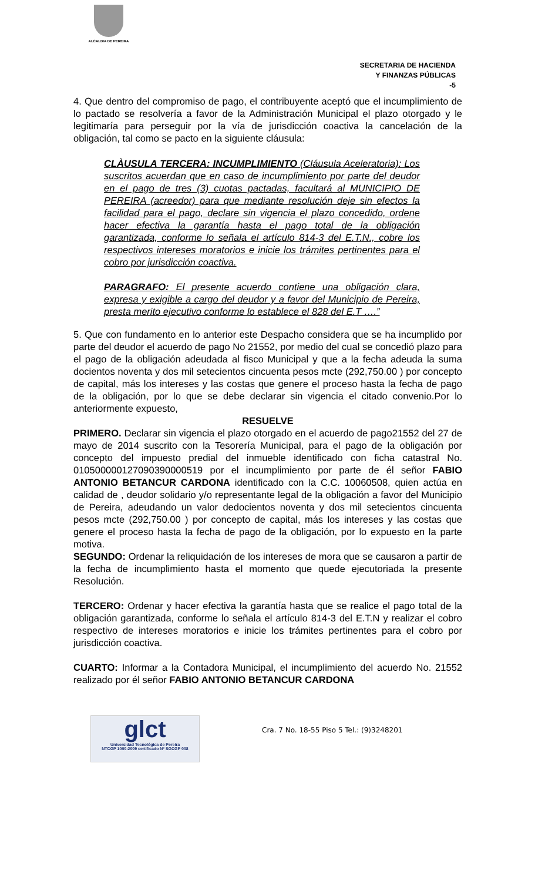ALCALDIA DE PEREIRA
SECRETARIA DE HACIENDA
Y FINANZAS PÚBLICAS
-5
4. Que dentro del compromiso de pago, el contribuyente aceptó que el incumplimiento de lo pactado se resolvería a favor de la Administración Municipal el plazo otorgado y le legitimaría para perseguir por la vía de jurisdicción coactiva la cancelación de la obligación, tal como se pacto en la siguiente cláusula:
CLÀUSULA TERCERA: INCUMPLIMIENTO (Cláusula Aceleratoria): Los suscritos acuerdan que en caso de incumplimiento por parte del deudor en el pago de tres (3) cuotas pactadas, facultará al MUNICIPIO DE PEREIRA (acreedor) para que mediante resolución deje sin efectos la facilidad para el pago, declare sin vigencia el plazo concedido, ordene hacer efectiva la garantía hasta el pago total de la obligación garantizada, conforme lo señala el artículo 814-3 del E.T.N., cobre los respectivos intereses moratorios e inicie los trámites pertinentes para el cobro por jurisdicción coactiva.
PARAGRAFO: El presente acuerdo contiene una obligación clara, expresa y exigible a cargo del deudor y a favor del Municipio de Pereira, presta merito ejecutivo conforme lo establece el 828 del E.T ….”
5. Que con fundamento en lo anterior este Despacho considera que se ha incumplido por parte del deudor el acuerdo de pago No 21552, por medio del cual se concedió plazo para el pago de la obligación adeudada al fisco Municipal y que a la fecha adeuda la suma docientos noventa y dos mil setecientos cincuenta pesos mcte (292,750.00 ) por concepto de capital, más los intereses y las costas que genere el proceso hasta la fecha de pago de la obligación, por lo que se debe declarar sin vigencia el citado convenio.Por lo anteriormente expuesto,
RESUELVE
PRIMERO. Declarar sin vigencia el plazo otorgado en el acuerdo de pago21552 del 27 de mayo de 2014 suscrito con la Tesorería Municipal, para el pago de la obligación por concepto del impuesto predial del inmueble identificado con ficha catastral No. 010500000127090390000519 por el incumplimiento por parte de él señor FABIO ANTONIO BETANCUR CARDONA identificado con la C.C. 10060508, quien actúa en calidad de , deudor solidario y/o representante legal de la obligación a favor del Municipio de Pereira, adeudando un valor dedocientos noventa y dos mil setecientos cincuenta pesos mcte (292,750.00 ) por concepto de capital, más los intereses y las costas que genere el proceso hasta la fecha de pago de la obligación, por lo expuesto en la parte motiva.
SEGUNDO: Ordenar la reliquidación de los intereses de mora que se causaron a partir de la fecha de incumplimiento hasta el momento que quede ejecutoriada la presente Resolución.
TERCERO: Ordenar y hacer efectiva la garantía hasta que se realice el pago total de la obligación garantizada, conforme lo señala el artículo 814-3 del E.T.N y realizar el cobro respectivo de intereses moratorios e inicie los trámites pertinentes para el cobro por jurisdicción coactiva.
CUARTO: Informar a la Contadora Municipal, el incumplimiento del acuerdo No. 21552 realizado por él señor FABIO ANTONIO BETANCUR CARDONA
glct
Universidad Tecnológica de Pereira
NTCGP 1000:2009 certificado Nº SGCGP 008
Cra. 7 No. 18-55 Piso 5 Tel.: (9)3248201